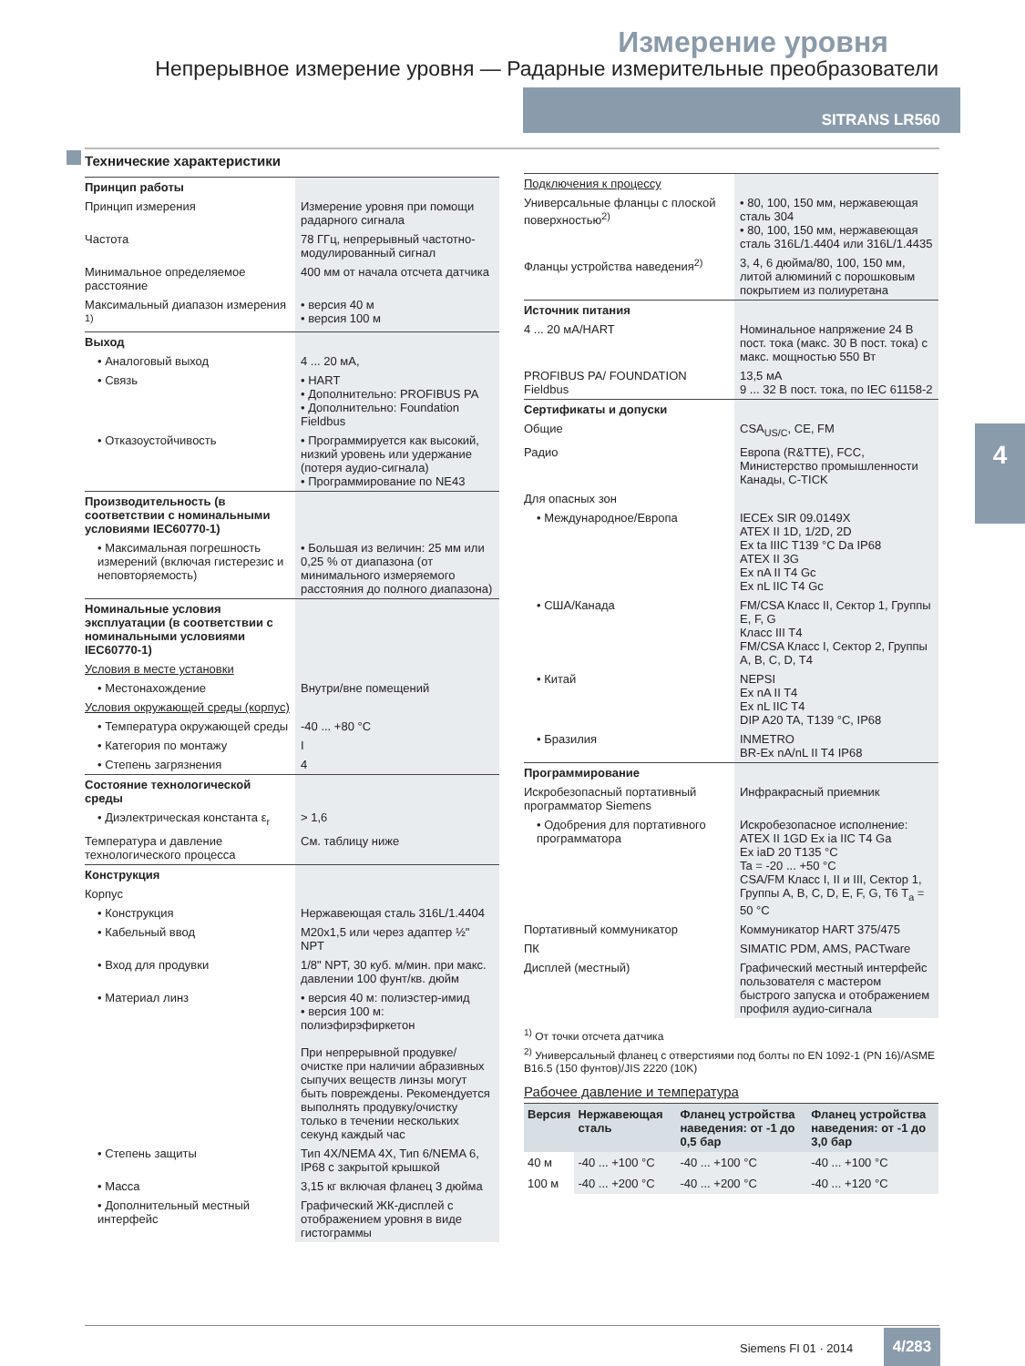Измерение уровня
Непрерывное измерение уровня — Радарные измерительные преобразователи
SITRANS LR560
4
Технические характеристики
| Принцип работы | |
| Принцип измерения | Измерение уровня при помощи радарного сигнала |
| Частота | 78 ГГц, непрерывный частотно-модулированный сигнал |
| Минимальное определяемое расстояние | 400 мм от начала отсчета датчика |
| Максимальный диапазон измерения <sup>1)</sup> | • версия 40 м • версия 100 м |
| Выход | |
| • Аналоговый выход | 4 ... 20 мА, |
| • Связь | • HART • Дополнительно: PROFIBUS PA • Дополнительно: Foundation Fieldbus |
| • Отказоустойчивость | • Программируется как высокий, низкий уровень или удержание (потеря аудио-сигнала) • Программирование по NE43 |
| Производительность (в соответствии с номинальными условиями IEC60770-1) | |
| • Максимальная погрешность измерений (включая гистерезис и неповторяемость) | • Большая из величин: 25 мм или 0,25 % от диапазона (от минимального измеряемого расстояния до полного диапазона) |
| Номинальные условия эксплуатации (в соответствии с номинальными условиями IEC60770-1) | |
| Условия в месте установки | |
| • Местонахождение | Внутри/вне помещений |
| Условия окружающей среды (корпус) | |
| • Температура окружающей среды | -40 ... +80 °C |
| • Категория по монтажу | I |
| • Степень загрязнения | 4 |
| Состояние технологической среды | |
| • Диэлектрическая константа ε<sub>r</sub> | > 1,6 |
| Температура и давление технологического процесса | См. таблицу ниже |
| Конструкция | |
| Корпус | |
| • Конструкция | Нержавеющая сталь 316L/1.4404 |
| • Кабельный ввод | M20x1,5 или через адаптер ½" NPT |
| • Вход для продувки | 1/8" NPT, 30 куб. м/мин. при макс. давлении 100 фунт/кв. дюйм |
| • Материал линз | • версия 40 м: полиэстер-имид • версия 100 м: полиэфирэфиркетон При непрерывной продувке/очистке при наличии абразивных сыпучих веществ линзы могут быть повреждены. Рекомендуется выполнять продувку/очистку только в течении нескольких секунд каждый час |
| • Степень защиты | Тип 4X/NEMA 4X, Тип 6/NEMA 6, IP68 с закрытой крышкой |
| • Масса | 3,15 кг включая фланец 3 дюйма |
| • Дополнительный местный интерфейс | Графический ЖК-дисплей с отображением уровня в виде гистограммы |
| Подключения к процессу | |
| Универсальные фланцы с плоской поверхностью<sup>2)</sup> | • 80, 100, 150 мм, нержавеющая сталь 304 • 80, 100, 150 мм, нержавеющая сталь 316L/1.4404 или 316L/1.4435 |
| Фланцы устройства наведения<sup>2)</sup> | 3, 4, 6 дюйма/80, 100, 150 мм, литой алюминий с порошковым покрытием из полиуретана |
| Источник питания | |
| 4 ... 20 мА/HART | Номинальное напряжение 24 В пост. тока (макс. 30 В пост. тока) с макс. мощностью 550 Вт |
| PROFIBUS PA/ FOUNDATION Fieldbus | 13,5 мА 9 ... 32 В пост. тока, по IEC 61158-2 |
| Сертификаты и допуски | |
| Общие | CSA<sub>US/C</sub>, CE, FM |
| Радио | Европа (R&TTE), FCC, Министерство промышленности Канады, C-TICK |
| Для опасных зон | |
| • Международное/Европа | IECEx SIR 09.0149X ATEX II 1D, 1/2D, 2D Ex ta IIIC T139 °C Da IP68 ATEX II 3G Ex nA II T4 Gc Ex nL IIC T4 Gc |
| • США/Канада | FM/CSA Класс II, Сектор 1, Группы E, F, G Класс III T4 FM/CSA Класс I, Сектор 2, Группы A, B, C, D, T4 |
| • Китай | NEPSI Ex nA II T4 Ex nL IIC T4 DIP A20 TA, T139 °C, IP68 |
| • Бразилия | INMETRO BR-Ex nA/nL II T4 IP68 |
| Программирование | |
| Искробезопасный портативный программатор Siemens | Инфракрасный приемник |
| • Одобрения для портативного программатора | Искробезопасное исполнение: ATEX II 1GD Ex ia IIC T4 Ga Ex iaD 20 T135 °C Ta = -20 ... +50 °C CSA/FM Класс I, II и III, Сектор 1, Группы A, B, C, D, E, F, G, T6 T<sub>a</sub> = 50 °C |
| Портативный коммуникатор | Коммуникатор HART 375/475 |
| ПК | SIMATIC PDM, AMS, PACTware |
| Дисплей (местный) | Графический местный интерфейс пользователя с мастером быстрого запуска и отображением профиля аудио-сигнала |
<sup>1)</sup> От точки отсчета датчика
<sup>2)</sup> Универсальный фланец с отверстиями под болты по EN 1092-1 (PN 16)/ASME B16.5 (150 фунтов)/JIS 2220 (10K)
Рабочее давление и температура
| Версия | Нержавеющая сталь | Фланец устройства наведения: от -1 до 0,5 бар | Фланец устройства наведения: от -1 до 3,0 бар |
| --- | --- | --- | --- |
| 40 м | -40 ... +100 °C | -40 ... +100 °C | -40 ... +100 °C |
| 100 м | -40 ... +200 °C | -40 ... +200 °C | -40 ... +120 °C |
Siemens FI 01 · 2014
4/283